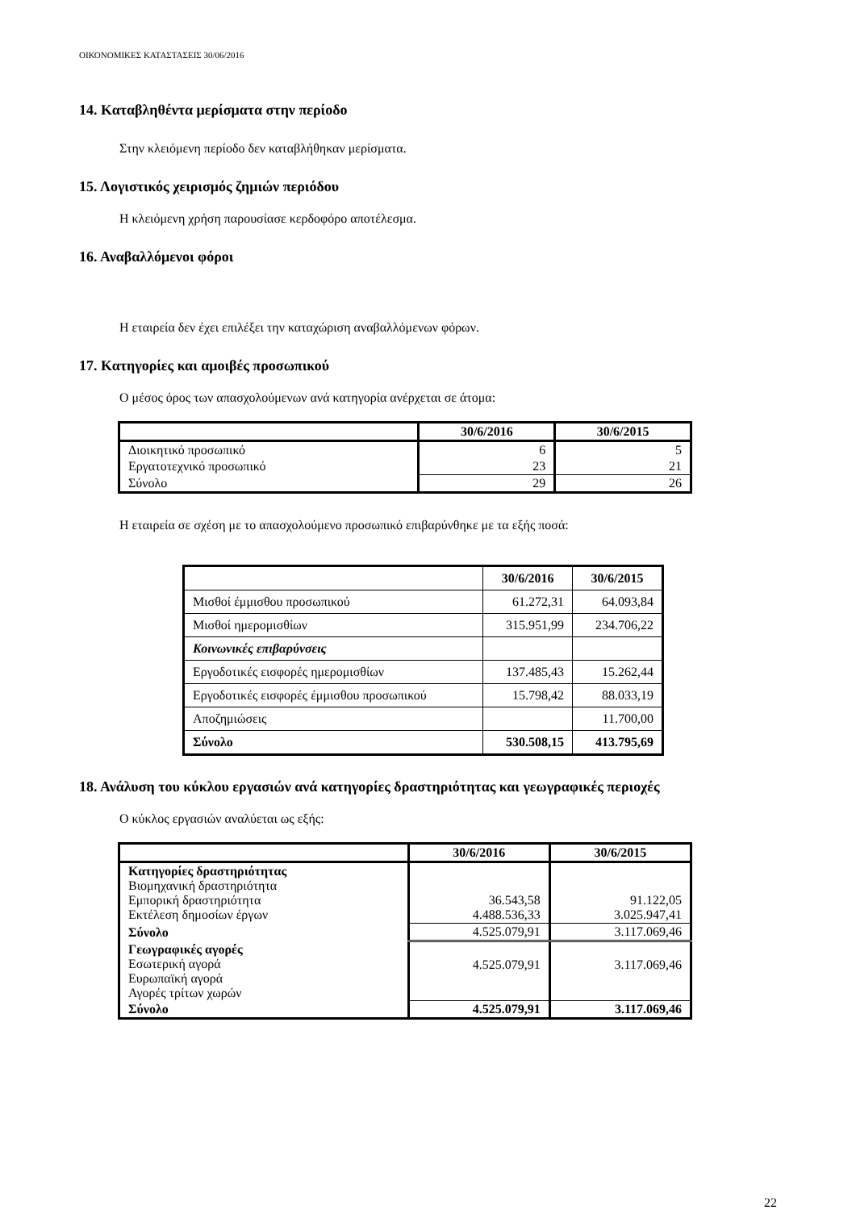ΟΙΚΟΝΟΜΙΚΕΣ ΚΑΤΑΣΤΑΣΕΙΣ 30/06/2016
14. Καταβληθέντα μερίσματα στην περίοδο
Στην κλειόμενη περίοδο δεν καταβλήθηκαν μερίσματα.
15. Λογιστικός χειρισμός ζημιών περιόδου
Η κλειόμενη χρήση παρουσίασε κερδοφόρο αποτέλεσμα.
16. Αναβαλλόμενοι φόροι
Η εταιρεία δεν έχει επιλέξει την καταχώριση αναβαλλόμενων φόρων.
17. Κατηγορίες και αμοιβές προσωπικού
Ο μέσος όρος των απασχολούμενων ανά κατηγορία ανέρχεται σε άτομα:
| | 30/6/2016 | 30/6/2015 |
| --- | --- | --- |
| Διοικητικό προσωπικό | 6 | 5 |
| Εργατοτεχνικό προσωπικό | 23 | 21 |
| Σύνολο | 29 | 26 |
Η εταιρεία σε σχέση με το απασχολούμενο προσωπικό επιβαρύνθηκε με τα εξής ποσά:
| | 30/6/2016 | 30/6/2015 |
| --- | --- | --- |
| Μισθοί έμμισθου προσωπικού | 61.272,31 | 64.093,84 |
| Μισθοί ημερομισθίων | 315.951,99 | 234.706,22 |
| Κοινωνικές επιβαρύνσεις | | |
| Εργοδοτικές εισφορές ημερομισθίων | 137.485,43 | 15.262,44 |
| Εργοδοτικές εισφορές έμμισθου προσωπικού | 15.798,42 | 88.033,19 |
| Αποζημιώσεις | | 11.700,00 |
| Σύνολο | 530.508,15 | 413.795,69 |
18. Ανάλυση του κύκλου εργασιών ανά κατηγορίες δραστηριότητας και γεωγραφικές περιοχές
Ο κύκλος εργασιών αναλύεται ως εξής:
| | 30/6/2016 | 30/6/2015 |
| --- | --- | --- |
| Κατηγορίες δραστηριότητας Βιομηχανική δραστηριότητα Εμπορική δραστηριότητα Εκτέλεση δημοσίων έργων | 36.543,58 4.488.536,33 | 91.122,05 3.025.947,41 |
| Σύνολο | 4.525.079,91 | 3.117.069,46 |
| Γεωγραφικές αγορές Εσωτερική αγορά Ευρωπαϊκή αγορά Αγορές τρίτων χωρών | 4.525.079,91 | 3.117.069,46 |
| Σύνολο | 4.525.079,91 | 3.117.069,46 |
22